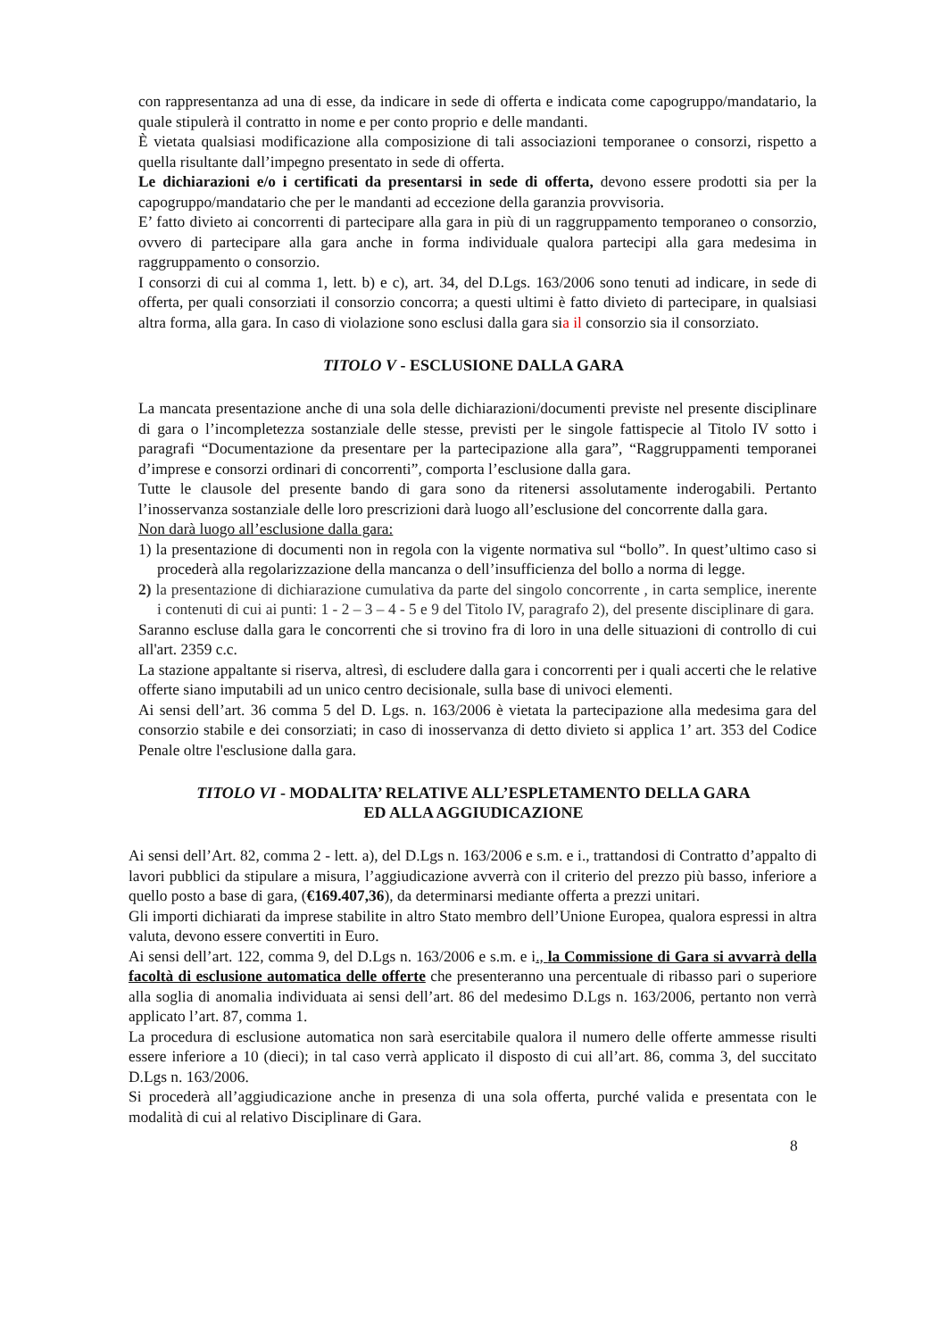con rappresentanza ad una di esse, da indicare in sede di offerta e indicata come capogruppo/mandatario, la quale stipulerà il contratto in nome e per conto proprio e delle mandanti.
È vietata qualsiasi modificazione alla composizione di tali associazioni temporanee o consorzi, rispetto a quella risultante dall’impegno presentato in sede di offerta.
Le dichiarazioni e/o i certificati da presentarsi in sede di offerta, devono essere prodotti sia per la capogruppo/mandatario che per le mandanti ad eccezione della garanzia provvisoria.
E’ fatto divieto ai concorrenti di partecipare alla gara in più di un raggruppamento temporaneo o consorzio, ovvero di partecipare alla gara anche in forma individuale qualora partecipi alla gara medesima in raggruppamento o consorzio.
I consorzi di cui al comma 1, lett. b) e c), art. 34, del D.Lgs. 163/2006 sono tenuti ad indicare, in sede di offerta, per quali consorziati il consorzio concorra; a questi ultimi è fatto divieto di partecipare, in qualsiasi altra forma, alla gara. In caso di violazione sono esclusi dalla gara sia il consorzio sia il consorziato.
TITOLO V - ESCLUSIONE DALLA GARA
La mancata presentazione anche di una sola delle dichiarazioni/documenti previste nel presente disciplinare di gara o l’incompletezza sostanziale delle stesse, previsti per le singole fattispecie al Titolo IV sotto i paragrafi “Documentazione da presentare per la partecipazione alla gara”, “Raggruppamenti temporanei d’imprese e consorzi ordinari di concorrenti”, comporta l’esclusione dalla gara.
Tutte le clausole del presente bando di gara sono da ritenersi assolutamente inderogabili. Pertanto l’inosservanza sostanziale delle loro prescrizioni darà luogo all’esclusione del concorrente dalla gara.
Non darà luogo all’esclusione dalla gara:
1) la presentazione di documenti non in regola con la vigente normativa sul “bollo”. In quest’ultimo caso si procederà alla regolarizzazione della mancanza o dell’insufficienza del bollo a norma di legge.
2) la presentazione di dichiarazione cumulativa da parte del singolo concorrente , in carta semplice, inerente i contenuti di cui ai punti: 1 - 2 – 3 – 4 - 5 e 9 del Titolo IV, paragrafo 2), del presente disciplinare di gara.
Saranno escluse dalla gara le concorrenti che si trovino fra di loro in una delle situazioni di controllo di cui all'art. 2359 c.c.
La stazione appaltante si riserva, altresì, di escludere dalla gara i concorrenti per i quali accerti che le relative offerte siano imputabili ad un unico centro decisionale, sulla base di univoci elementi.
Ai sensi dell’art. 36 comma 5 del D. Lgs. n. 163/2006 è vietata la partecipazione alla medesima gara del consorzio stabile e dei consorziati; in caso di inosservanza di detto divieto si applica 1’ art. 353 del Codice Penale oltre l'esclusione dalla gara.
TITOLO VI - MODALITA’ RELATIVE ALL’ESPLETAMENTO DELLA GARA
ED ALLA AGGIUDICAZIONE
Ai sensi dell’Art. 82, comma 2 - lett. a), del D.Lgs n. 163/2006 e s.m. e i., trattandosi di Contratto d’appalto di lavori pubblici da stipulare a misura, l’aggiudicazione avverrà con il criterio del prezzo più basso, inferiore a quello posto a base di gara, (€169.407,36), da determinarsi mediante offerta a prezzi unitari.
Gli importi dichiarati da imprese stabilite in altro Stato membro dell’Unione Europea, qualora espressi in altra valuta, devono essere convertiti in Euro.
Ai sensi dell’art. 122, comma 9, del D.Lgs n. 163/2006 e s.m. e i., la Commissione di Gara si avvarrà della facoltà di esclusione automatica delle offerte che presenteranno una percentuale di ribasso pari o superiore alla soglia di anomalia individuata ai sensi dell’art. 86 del medesimo D.Lgs n. 163/2006, pertanto non verrà applicato l’art. 87, comma 1.
La procedura di esclusione automatica non sarà esercitabile qualora il numero delle offerte ammesse risulti essere inferiore a 10 (dieci); in tal caso verrà applicato il disposto di cui all’art. 86, comma 3, del succitato D.Lgs n. 163/2006.
Si procederà all’aggiudicazione anche in presenza di una sola offerta, purché valida e presentata con le modalità di cui al relativo Disciplinare di Gara.
8